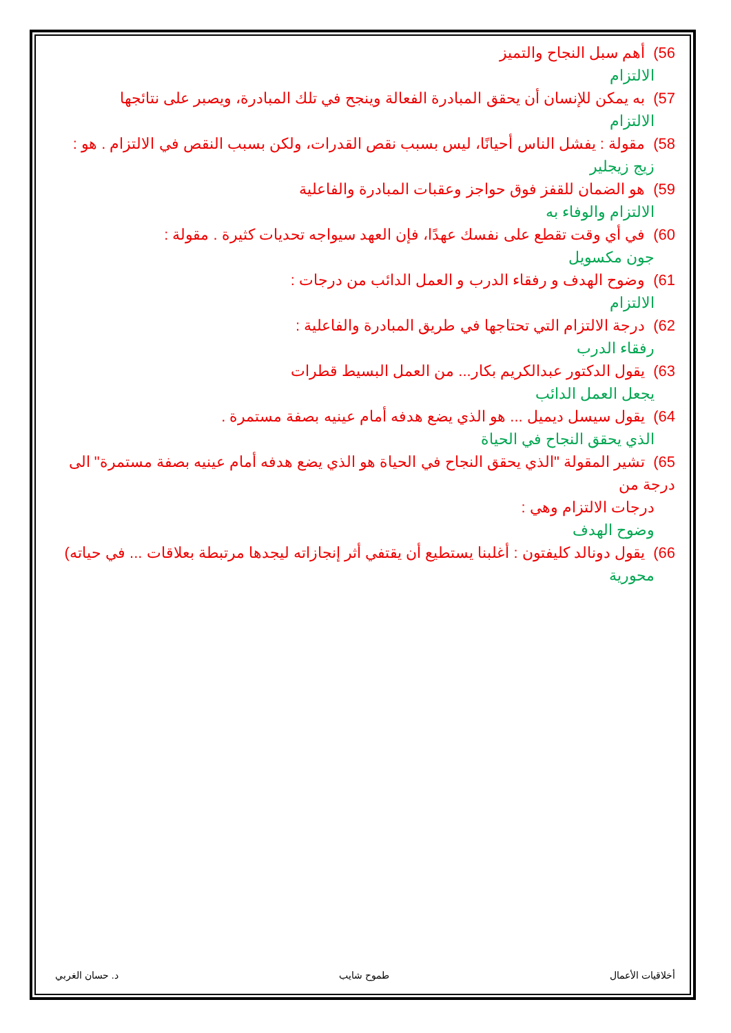56) أهم سبل النجاح والتميز
الالتزام
57) به يمكن للإنسان أن يحقق المبادرة الفعالة وينجح في تلك المبادرة، ويصبر على نتائجها
الالتزام
58) مقولة : يفشل الناس أحيانًا، ليس بسبب نقص القدرات، ولكن بسبب النقص في الالتزام . هو :
زيج زيجلير
59) هو الضمان للقفز فوق حواجز وعقبات المبادرة والفاعلية
الالتزام والوفاء به
60) في أي وقت تقطع على نفسك عهدًا، فإن العهد سيواجه تحديات كثيرة . مقولة :
جون مكسويل
61) وضوح الهدف و رفقاء الدرب و العمل الدائب من درجات :
الالتزام
62) درجة الالتزام التي تحتاجها في طريق المبادرة والفاعلية :
رفقاء الدرب
63) يقول الدكتور عبدالكريم بكار... من العمل البسيط قطرات
يجعل العمل الدائب
64) يقول سيسل ديميل ... هو الذي يضع هدفه أمام عينيه بصفة مستمرة .
الذي يحقق النجاح في الحياة
65) تشير المقولة "الذي يحقق النجاح في الحياة هو الذي يضع هدفه أمام عينيه بصفة مستمرة" الى درجة من
درجات الالتزام وهي :
وضوح الهدف
66) يقول دونالد كليفتون : أغلبنا يستطيع أن يقتفي أثر إنجازاته ليجدها مرتبطة بعلاقات ... في حياته)
محورية
أخلاقيات الأعمال طموح شايب د. حسان الغربي